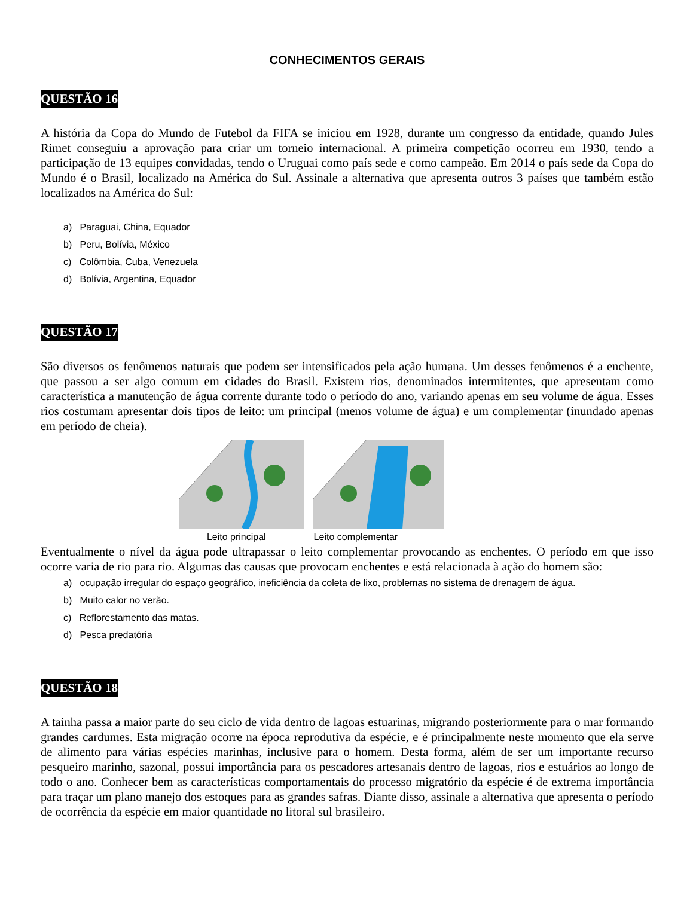CONHECIMENTOS GERAIS
QUESTÃO 16
A história da Copa do Mundo de Futebol da FIFA se iniciou em 1928, durante um congresso da entidade, quando Jules Rimet conseguiu a aprovação para criar um torneio internacional. A primeira competição ocorreu em 1930, tendo a participação de 13 equipes convidadas, tendo o Uruguai como país sede e como campeão. Em 2014 o país sede da Copa do Mundo é o Brasil, localizado na América do Sul. Assinale a alternativa que apresenta outros 3 países que também estão localizados na América do Sul:
a) Paraguai, China, Equador
b) Peru, Bolívia, México
c) Colômbia, Cuba, Venezuela
d) Bolívia, Argentina, Equador
QUESTÃO 17
São diversos os fenômenos naturais que podem ser intensificados pela ação humana. Um desses fenômenos é a enchente, que passou a ser algo comum em cidades do Brasil. Existem rios, denominados intermitentes, que apresentam como característica a manutenção de água corrente durante todo o período do ano, variando apenas em seu volume de água. Esses rios costumam apresentar dois tipos de leito: um principal (menos volume de água) e um complementar (inundado apenas em período de cheia).
Leito principal Leito complementar
Eventualmente o nível da água pode ultrapassar o leito complementar provocando as enchentes. O período em que isso ocorre varia de rio para rio. Algumas das causas que provocam enchentes e está relacionada à ação do homem são:
a) ocupação irregular do espaço geográfico, ineficiência da coleta de lixo, problemas no sistema de drenagem de água.
b) Muito calor no verão.
c) Reflorestamento das matas.
d) Pesca predatória
QUESTÃO 18
A tainha passa a maior parte do seu ciclo de vida dentro de lagoas estuarinas, migrando posteriormente para o mar formando grandes cardumes. Esta migração ocorre na época reprodutiva da espécie, e é principalmente neste momento que ela serve de alimento para várias espécies marinhas, inclusive para o homem. Desta forma, além de ser um importante recurso pesqueiro marinho, sazonal, possui importância para os pescadores artesanais dentro de lagoas, rios e estuários ao longo de todo o ano. Conhecer bem as características comportamentais do processo migratório da espécie é de extrema importância para traçar um plano manejo dos estoques para as grandes safras. Diante disso, assinale a alternativa que apresenta o período de ocorrência da espécie em maior quantidade no litoral sul brasileiro.